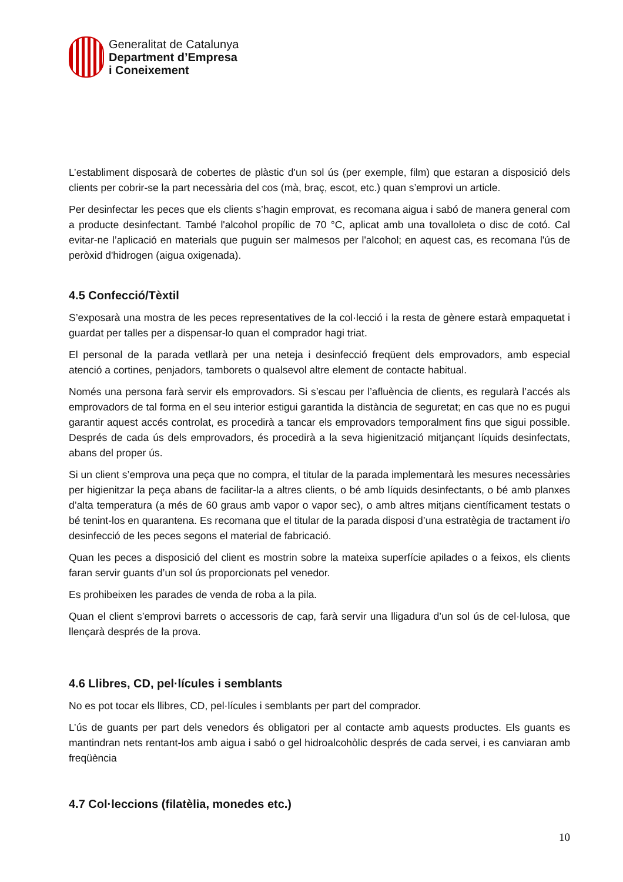Generalitat de Catalunya
Department d’Empresa
i Coneixement
L’establiment disposarà de cobertes de plàstic d'un sol ús (per exemple, film) que estaran a disposició dels clients per cobrir-se la part necessària del cos (mà, braç, escot, etc.) quan s’emprovi un article.
Per desinfectar les peces que els clients s’hagin emprovat, es recomana aigua i sabó de manera general com a producte desinfectant. També l'alcohol propílic de 70 °C, aplicat amb una tovalloleta o disc de cotó. Cal evitar-ne l’aplicació en materials que puguin ser malmesos per l'alcohol; en aquest cas, es recomana l'ús de peròxid d'hidrogen (aigua oxigenada).
4.5 Confecció/Tèxtil
S’exposarà una mostra de les peces representatives de la col·lecció i la resta de gènere estarà empaquetat i guardat per talles per a dispensar-lo quan el comprador hagi triat.
El personal de la parada vetllarà per una neteja i desinfecció freqüent dels emprovadors, amb especial atenció a cortines, penjadors, tamborets o qualsevol altre element de contacte habitual.
Només una persona farà servir els emprovadors. Si s’escau per l’afluència de clients, es regularà l’accés als emprovadors de tal forma en el seu interior estigui garantida la distància de seguretat; en cas que no es pugui garantir aquest accés controlat, es procedirà a tancar els emprovadors temporalment fins que sigui possible. Després de cada ús dels emprovadors, és procedirà a la seva higienització mitjançant líquids desinfectats, abans del proper ús.
Si un client s’emprova una peça que no compra, el titular de la parada implementarà les mesures necessàries per higienitzar la peça abans de facilitar-la a altres clients, o bé amb líquids desinfectants, o bé amb planxes d’alta temperatura (a més de 60 graus amb vapor o vapor sec), o amb altres mitjans científicament testats o bé tenint-los en quarantena. Es recomana que el titular de la parada disposi d’una estratègia de tractament i/o desinfecció de les peces segons el material de fabricació.
Quan les peces a disposició del client es mostrin sobre la mateixa superfície apilades o a feixos, els clients faran servir guants d’un sol ús proporcionats pel venedor.
Es prohibeixen les parades de venda de roba a la pila.
Quan el client s’emprovi barrets o accessoris de cap, farà servir una lligadura d’un sol ús de cel·lulosa, que llençarà després de la prova.
4.6 Llibres, CD, pel·lícules i semblants
No es pot tocar els llibres, CD, pel·lícules i semblants per part del comprador.
L’ús de guants per part dels venedors és obligatori per al contacte amb aquests productes. Els guants es mantindran nets rentant-los amb aigua i sabó o gel hidroalcohòlic després de cada servei, i es canviaran amb freqüència
4.7 Col·leccions (filatèlia, monedes etc.)
10